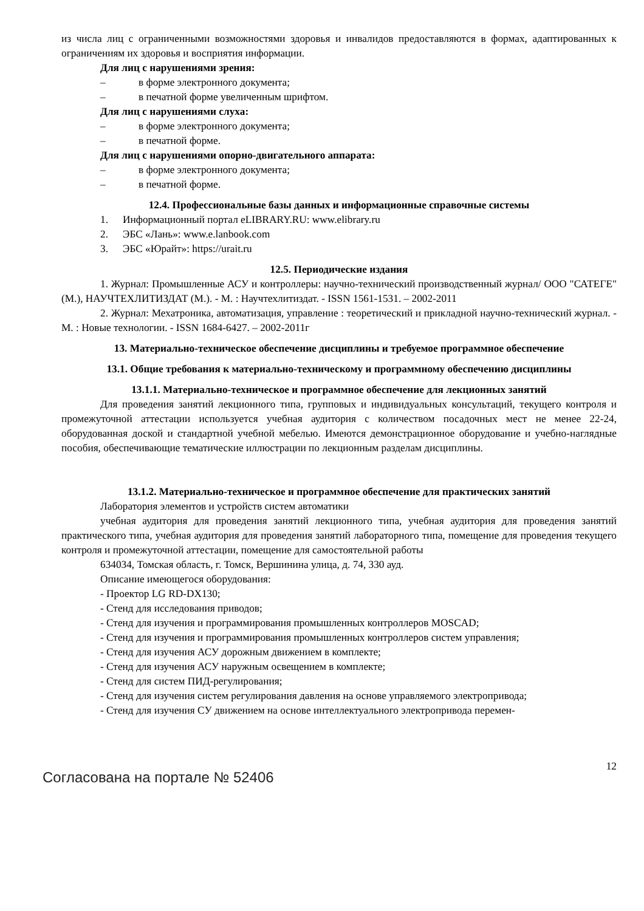из числа лиц с ограниченными возможностями здоровья и инвалидов предоставляются в формах, адаптированных к ограничениям их здоровья и восприятия информации.
Для лиц с нарушениями зрения:
– в форме электронного документа;
– в печатной форме увеличенным шрифтом.
Для лиц с нарушениями слуха:
– в форме электронного документа;
– в печатной форме.
Для лиц с нарушениями опорно-двигательного аппарата:
– в форме электронного документа;
– в печатной форме.
12.4. Профессиональные базы данных и информационные справочные системы
1. Информационный портал eLIBRARY.RU: www.elibrary.ru
2. ЭБС «Лань»: www.e.lanbook.com
3. ЭБС «Юрайт»: https://urait.ru
12.5. Периодические издания
1. Журнал: Промышленные АСУ и контроллеры: научно-технический производственный журнал/ ООО "САТЕГЕ" (М.), НАУЧТЕХЛИТИЗДАТ (М.). - М. : Научтехлитиздат. - ISSN 1561-1531. – 2002-2011
2. Журнал: Мехатроника, автоматизация, управление : теоретический и прикладной научно-технический журнал. - М. : Новые технологии. - ISSN 1684-6427. – 2002-2011г
13. Материально-техническое обеспечение дисциплины и требуемое программное обеспечение
13.1. Общие требования к материально-техническому и программному обеспечению дисциплины
13.1.1. Материально-техническое и программное обеспечение для лекционных занятий
Для проведения занятий лекционного типа, групповых и индивидуальных консультаций, текущего контроля и промежуточной аттестации используется учебная аудитория с количеством посадочных мест не менее 22-24, оборудованная доской и стандартной учебной мебелью. Имеются демонстрационное оборудование и учебно-наглядные пособия, обеспечивающие тематические иллюстрации по лекционным разделам дисциплины.
13.1.2. Материально-техническое и программное обеспечение для практических занятий
Лаборатория элементов и устройств систем автоматики
учебная аудитория для проведения занятий лекционного типа, учебная аудитория для проведения занятий практического типа, учебная аудитория для проведения занятий лабораторного типа, помещение для проведения текущего контроля и промежуточной аттестации, помещение для самостоятельной работы
634034, Томская область, г. Томск, Вершинина улица, д. 74, 330 ауд.
Описание имеющегося оборудования:
- Проектор LG RD-DX130;
- Стенд для исследования приводов;
- Стенд для изучения и программирования промышленных контроллеров MOSCAD;
- Стенд для изучения и программирования промышленных контроллеров систем управления;
- Стенд для изучения АСУ дорожным движением в комплекте;
- Стенд для изучения АСУ наружным освещением в комплекте;
- Стенд для систем ПИД-регулирования;
- Стенд для изучения систем регулирования давления на основе управляемого электропривода;
- Стенд для изучения СУ движением на основе интеллектуального электропривода перемен-
Согласована на портале № 52406 12